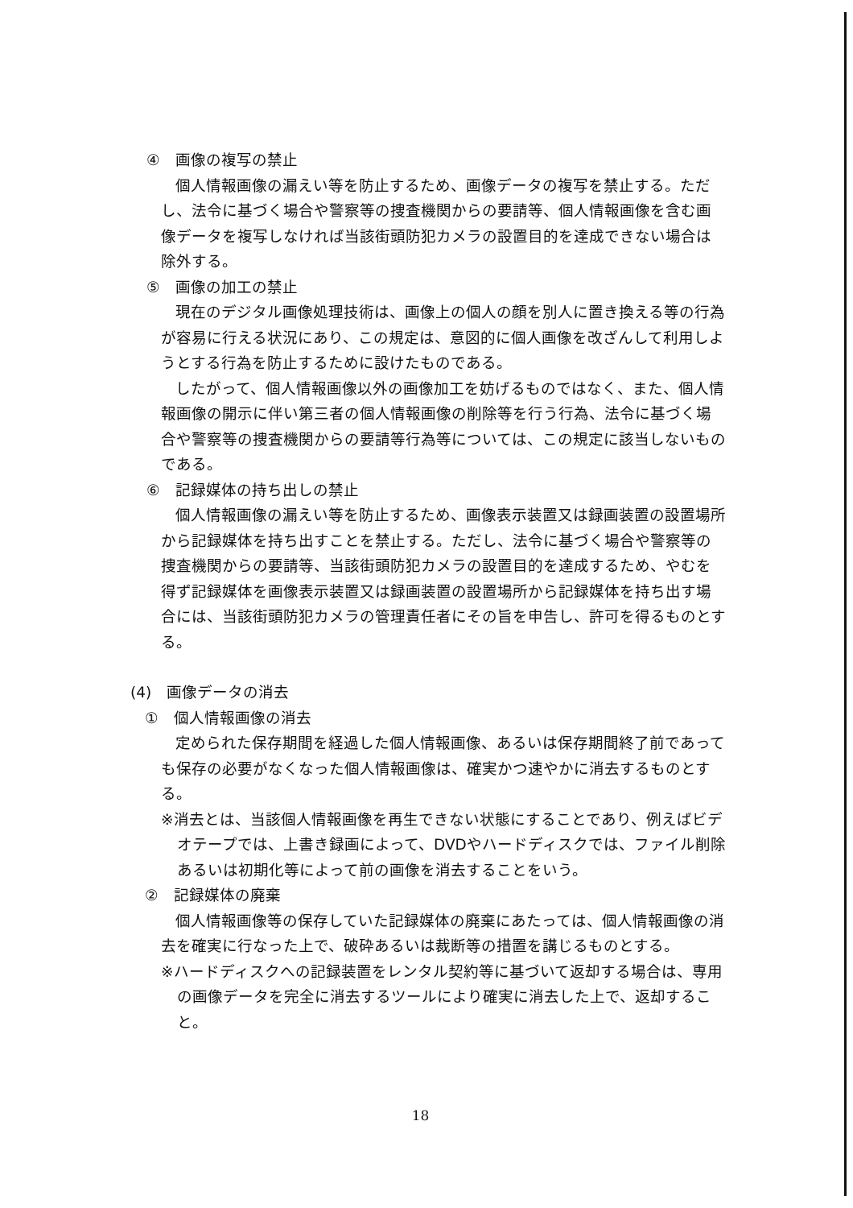④　画像の複写の禁止
個人情報画像の漏えい等を防止するため、画像データの複写を禁止する。ただし、法令に基づく場合や警察等の捜査機関からの要請等、個人情報画像を含む画像データを複写しなければ当該街頭防犯カメラの設置目的を達成できない場合は除外する。
⑤　画像の加工の禁止
現在のデジタル画像処理技術は、画像上の個人の顔を別人に置き換える等の行為が容易に行える状況にあり、この規定は、意図的に個人画像を改ざんして利用しようとする行為を防止するために設けたものである。
したがって、個人情報画像以外の画像加工を妨げるものではなく、また、個人情報画像の開示に伴い第三者の個人情報画像の削除等を行う行為、法令に基づく場合や警察等の捜査機関からの要請等行為等については、この規定に該当しないものである。
⑥　記録媒体の持ち出しの禁止
個人情報画像の漏えい等を防止するため、画像表示装置又は録画装置の設置場所から記録媒体を持ち出すことを禁止する。ただし、法令に基づく場合や警察等の捜査機関からの要請等、当該街頭防犯カメラの設置目的を達成するため、やむを得ず記録媒体を画像表示装置又は録画装置の設置場所から記録媒体を持ち出す場合には、当該街頭防犯カメラの管理責任者にその旨を申告し、許可を得るものとする。
(4)　画像データの消去
①　個人情報画像の消去
定められた保存期間を経過した個人情報画像、あるいは保存期間終了前であっても保存の必要がなくなった個人情報画像は、確実かつ速やかに消去するものとする。
※消去とは、当該個人情報画像を再生できない状態にすることであり、例えばビデオテープでは、上書き録画によって、DVDやハードディスクでは、ファイル削除あるいは初期化等によって前の画像を消去することをいう。
②　記録媒体の廃棄
個人情報画像等の保存していた記録媒体の廃棄にあたっては、個人情報画像の消去を確実に行なった上で、破砕あるいは裁断等の措置を講じるものとする。
※ハードディスクへの記録装置をレンタル契約等に基づいて返却する場合は、専用の画像データを完全に消去するツールにより確実に消去した上で、返却すること。
18